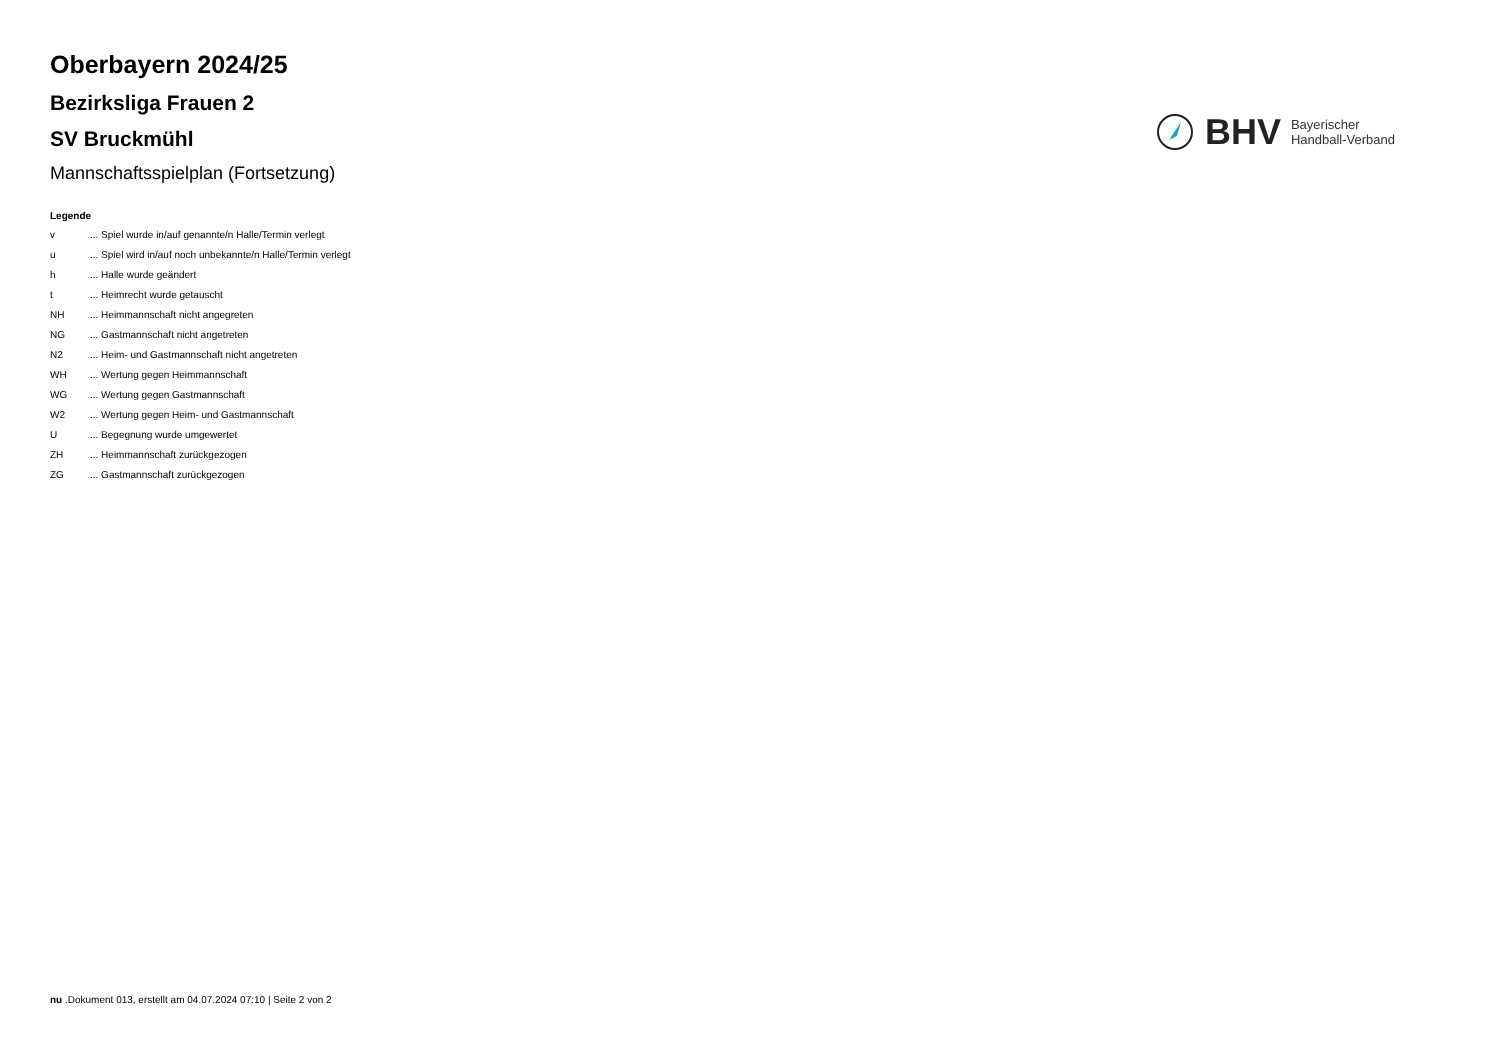Oberbayern 2024/25
Bezirksliga Frauen 2
SV Bruckmühl
Mannschaftsspielplan (Fortsetzung)
BHV Bayerischer
Handball-Verband
Legende
| v | ... Spiel wurde in/auf genannte/n Halle/Termin verlegt |
| u | ... Spiel wird in/auf noch unbekannte/n Halle/Termin verlegt |
| h | ... Halle wurde geändert |
| t | ... Heimrecht wurde getauscht |
| NH | ... Heimmannschaft nicht angegreten |
| NG | ... Gastmannschaft nicht angetreten |
| N2 | ... Heim- und Gastmannschaft nicht angetreten |
| WH | ... Wertung gegen Heimmannschaft |
| WG | ... Wertung gegen Gastmannschaft |
| W2 | ... Wertung gegen Heim- und Gastmannschaft |
| U | ... Begegnung wurde umgewertet |
| ZH | ... Heimmannschaft zurückgezogen |
| ZG | ... Gastmannschaft zurückgezogen |
nu .Dokument 013, erstellt am 04.07.2024 07:10 | Seite 2 von 2